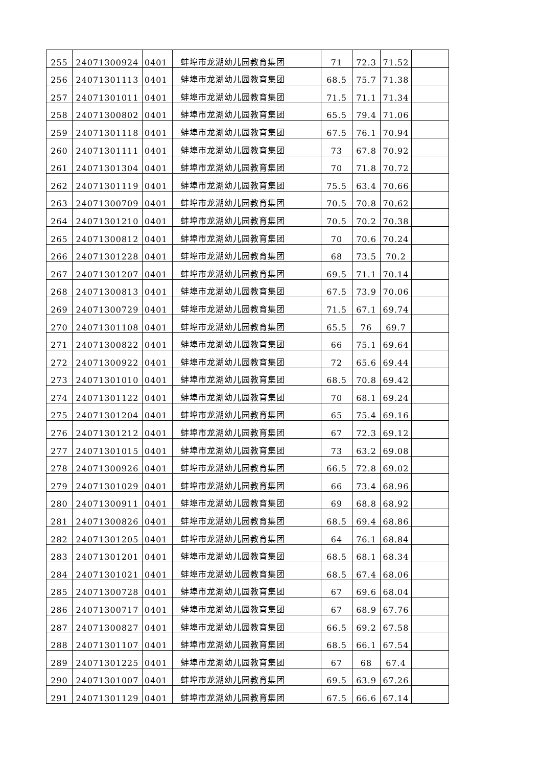| 255 | 24071300924 | 0401 | 蚌埠市龙湖幼儿园教育集团 | 71 | 72.3 | 71.52 | |
| 256 | 24071301113 | 0401 | 蚌埠市龙湖幼儿园教育集团 | 68.5 | 75.7 | 71.38 | |
| 257 | 24071301011 | 0401 | 蚌埠市龙湖幼儿园教育集团 | 71.5 | 71.1 | 71.34 | |
| 258 | 24071300802 | 0401 | 蚌埠市龙湖幼儿园教育集团 | 65.5 | 79.4 | 71.06 | |
| 259 | 24071301118 | 0401 | 蚌埠市龙湖幼儿园教育集团 | 67.5 | 76.1 | 70.94 | |
| 260 | 24071301111 | 0401 | 蚌埠市龙湖幼儿园教育集团 | 73 | 67.8 | 70.92 | |
| 261 | 24071301304 | 0401 | 蚌埠市龙湖幼儿园教育集团 | 70 | 71.8 | 70.72 | |
| 262 | 24071301119 | 0401 | 蚌埠市龙湖幼儿园教育集团 | 75.5 | 63.4 | 70.66 | |
| 263 | 24071300709 | 0401 | 蚌埠市龙湖幼儿园教育集团 | 70.5 | 70.8 | 70.62 | |
| 264 | 24071301210 | 0401 | 蚌埠市龙湖幼儿园教育集团 | 70.5 | 70.2 | 70.38 | |
| 265 | 24071300812 | 0401 | 蚌埠市龙湖幼儿园教育集团 | 70 | 70.6 | 70.24 | |
| 266 | 24071301228 | 0401 | 蚌埠市龙湖幼儿园教育集团 | 68 | 73.5 | 70.2 | |
| 267 | 24071301207 | 0401 | 蚌埠市龙湖幼儿园教育集团 | 69.5 | 71.1 | 70.14 | |
| 268 | 24071300813 | 0401 | 蚌埠市龙湖幼儿园教育集团 | 67.5 | 73.9 | 70.06 | |
| 269 | 24071300729 | 0401 | 蚌埠市龙湖幼儿园教育集团 | 71.5 | 67.1 | 69.74 | |
| 270 | 24071301108 | 0401 | 蚌埠市龙湖幼儿园教育集团 | 65.5 | 76 | 69.7 | |
| 271 | 24071300822 | 0401 | 蚌埠市龙湖幼儿园教育集团 | 66 | 75.1 | 69.64 | |
| 272 | 24071300922 | 0401 | 蚌埠市龙湖幼儿园教育集团 | 72 | 65.6 | 69.44 | |
| 273 | 24071301010 | 0401 | 蚌埠市龙湖幼儿园教育集团 | 68.5 | 70.8 | 69.42 | |
| 274 | 24071301122 | 0401 | 蚌埠市龙湖幼儿园教育集团 | 70 | 68.1 | 69.24 | |
| 275 | 24071301204 | 0401 | 蚌埠市龙湖幼儿园教育集团 | 65 | 75.4 | 69.16 | |
| 276 | 24071301212 | 0401 | 蚌埠市龙湖幼儿园教育集团 | 67 | 72.3 | 69.12 | |
| 277 | 24071301015 | 0401 | 蚌埠市龙湖幼儿园教育集团 | 73 | 63.2 | 69.08 | |
| 278 | 24071300926 | 0401 | 蚌埠市龙湖幼儿园教育集团 | 66.5 | 72.8 | 69.02 | |
| 279 | 24071301029 | 0401 | 蚌埠市龙湖幼儿园教育集团 | 66 | 73.4 | 68.96 | |
| 280 | 24071300911 | 0401 | 蚌埠市龙湖幼儿园教育集团 | 69 | 68.8 | 68.92 | |
| 281 | 24071300826 | 0401 | 蚌埠市龙湖幼儿园教育集团 | 68.5 | 69.4 | 68.86 | |
| 282 | 24071301205 | 0401 | 蚌埠市龙湖幼儿园教育集团 | 64 | 76.1 | 68.84 | |
| 283 | 24071301201 | 0401 | 蚌埠市龙湖幼儿园教育集团 | 68.5 | 68.1 | 68.34 | |
| 284 | 24071301021 | 0401 | 蚌埠市龙湖幼儿园教育集团 | 68.5 | 67.4 | 68.06 | |
| 285 | 24071300728 | 0401 | 蚌埠市龙湖幼儿园教育集团 | 67 | 69.6 | 68.04 | |
| 286 | 24071300717 | 0401 | 蚌埠市龙湖幼儿园教育集团 | 67 | 68.9 | 67.76 | |
| 287 | 24071300827 | 0401 | 蚌埠市龙湖幼儿园教育集团 | 66.5 | 69.2 | 67.58 | |
| 288 | 24071301107 | 0401 | 蚌埠市龙湖幼儿园教育集团 | 68.5 | 66.1 | 67.54 | |
| 289 | 24071301225 | 0401 | 蚌埠市龙湖幼儿园教育集团 | 67 | 68 | 67.4 | |
| 290 | 24071301007 | 0401 | 蚌埠市龙湖幼儿园教育集团 | 69.5 | 63.9 | 67.26 | |
| 291 | 24071301129 | 0401 | 蚌埠市龙湖幼儿园教育集团 | 67.5 | 66.6 | 67.14 | |